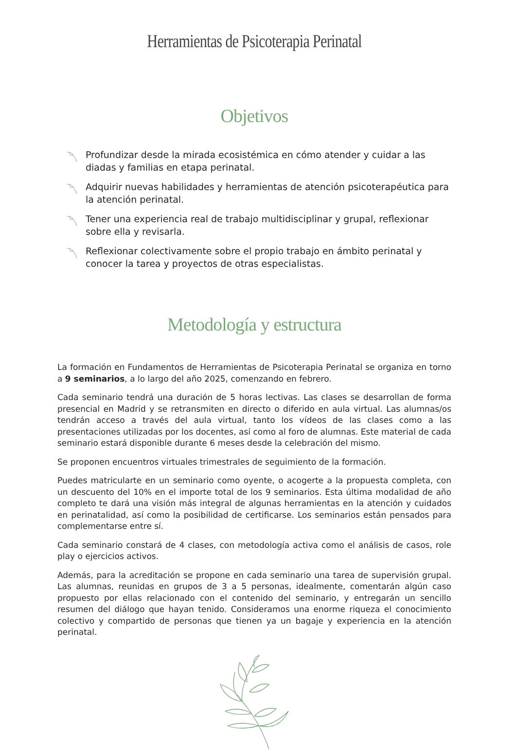Herramientas de Psicoterapia Perinatal
Objetivos
Profundizar desde la mirada ecosistémica en cómo atender y cuidar a las diadas y familias en etapa perinatal.
Adquirir nuevas habilidades y herramientas de atención psicoterapéutica para la atención perinatal.
Tener una experiencia real de trabajo multidisciplinar y grupal, reflexionar sobre ella y revisarla.
Reflexionar colectivamente sobre el propio trabajo en ámbito perinatal y conocer la tarea y proyectos de otras especialistas.
Metodología y estructura
La formación en Fundamentos de Herramientas de Psicoterapia Perinatal se organiza en torno a 9 seminarios, a lo largo del año 2025, comenzando en febrero.
Cada seminario tendrá una duración de 5 horas lectivas. Las clases se desarrollan de forma presencial en Madrid y se retransmiten en directo o diferido en aula virtual. Las alumnas/os tendrán acceso a través del aula virtual, tanto los vídeos de las clases como a las presentaciones utilizadas por los docentes, así como al foro de alumnas. Este material de cada seminario estará disponible durante 6 meses desde la celebración del mismo.
Se proponen encuentros virtuales trimestrales de seguimiento de la formación.
Puedes matricularte en un seminario como oyente, o acogerte a la propuesta completa, con un descuento del 10% en el importe total de los 9 seminarios. Esta última modalidad de año completo te dará una visión más integral de algunas herramientas en la atención y cuidados en perinatalidad, así como la posibilidad de certificarse. Los seminarios están pensados para complementarse entre sí.
Cada seminario constará de 4 clases, con metodología activa como el análisis de casos, role play o ejercicios activos.
Además, para la acreditación se propone en cada seminario una tarea de supervisión grupal. Las alumnas, reunidas en grupos de 3 a 5 personas, idealmente, comentarán algún caso propuesto por ellas relacionado con el contenido del seminario, y entregarán un sencillo resumen del diálogo que hayan tenido. Consideramos una enorme riqueza el conocimiento colectivo y compartido de personas que tienen ya un bagaje y experiencia en la atención perinatal.